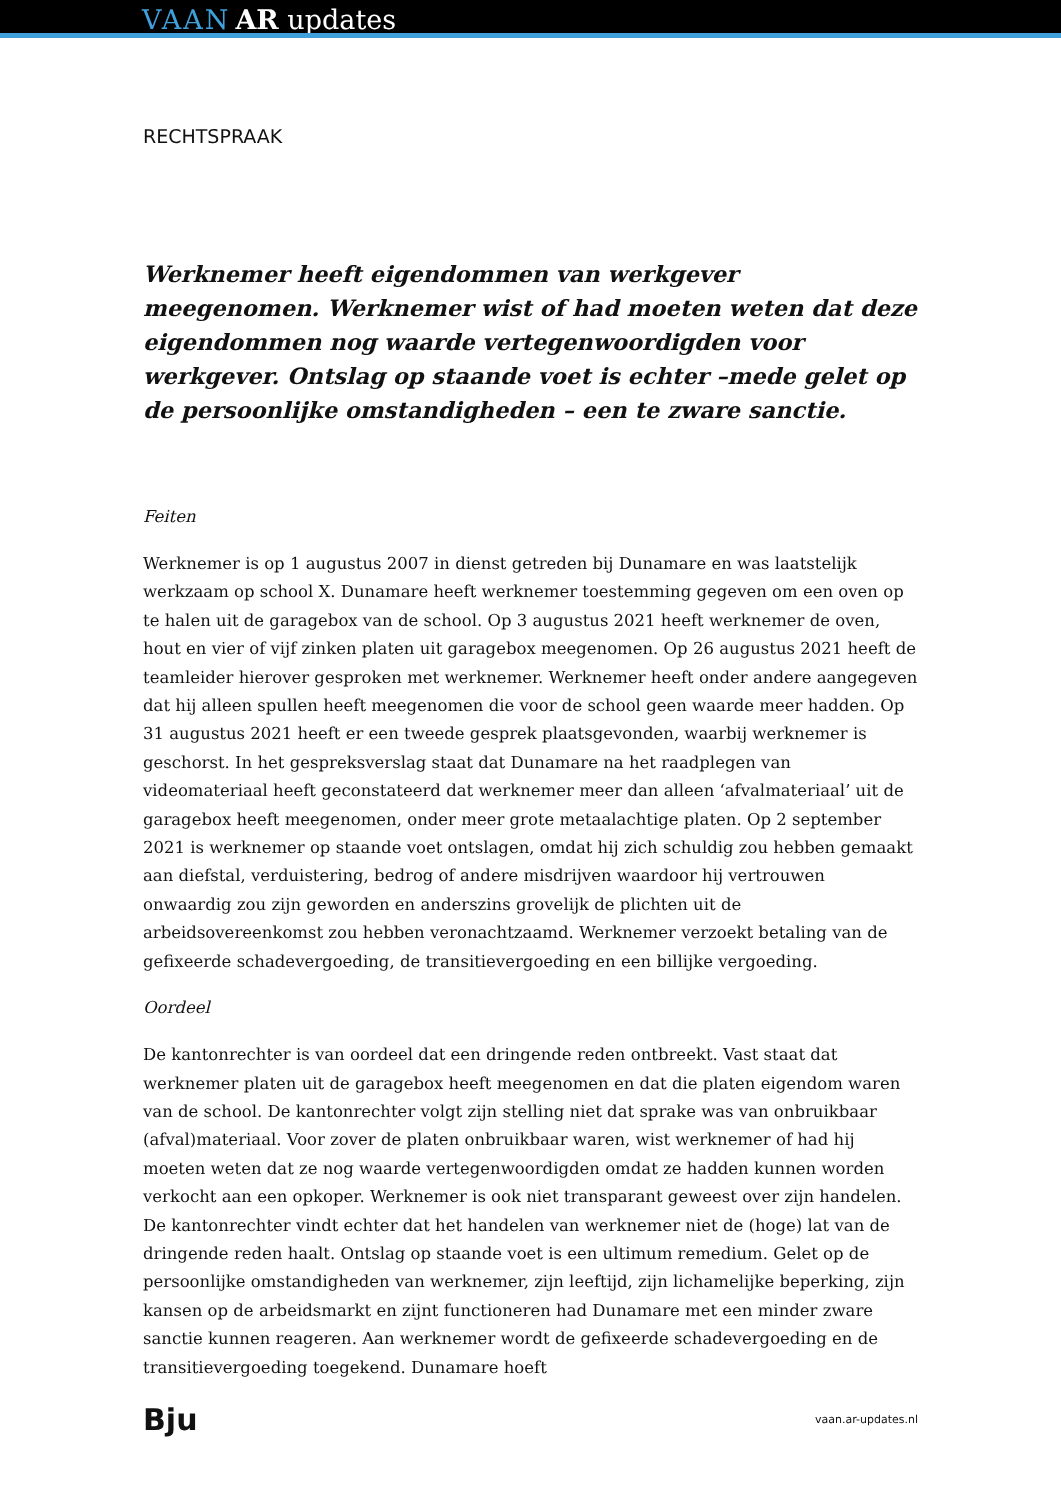VAAN AR updates
RECHTSPRAAK
Werknemer heeft eigendommen van werkgever meegenomen. Werknemer wist of had moeten weten dat deze eigendommen nog waarde vertegenwoordigden voor werkgever. Ontslag op staande voet is echter –mede gelet op de persoonlijke omstandigheden – een te zware sanctie.
Feiten
Werknemer is op 1 augustus 2007 in dienst getreden bij Dunamare en was laatstelijk werkzaam op school X. Dunamare heeft werknemer toestemming gegeven om een oven op te halen uit de garagebox van de school. Op 3 augustus 2021 heeft werknemer de oven, hout en vier of vijf zinken platen uit garagebox meegenomen. Op 26 augustus 2021 heeft de teamleider hierover gesproken met werknemer. Werknemer heeft onder andere aangegeven dat hij alleen spullen heeft meegenomen die voor de school geen waarde meer hadden. Op 31 augustus 2021 heeft er een tweede gesprek plaatsgevonden, waarbij werknemer is geschorst. In het gespreksverslag staat dat Dunamare na het raadplegen van videomateriaal heeft geconstateerd dat werknemer meer dan alleen ‘afvalmateriaal’ uit de garagebox heeft meegenomen, onder meer grote metaalachtige platen. Op 2 september 2021 is werknemer op staande voet ontslagen, omdat hij zich schuldig zou hebben gemaakt aan diefstal, verduistering, bedrog of andere misdrijven waardoor hij vertrouwen onwaardig zou zijn geworden en anderszins grovelijk de plichten uit de arbeidsovereenkomst zou hebben veronachtzaamd. Werknemer verzoekt betaling van de gefixeerde schadevergoeding, de transitievergoeding en een billijke vergoeding.
Oordeel
De kantonrechter is van oordeel dat een dringende reden ontbreekt. Vast staat dat werknemer platen uit de garagebox heeft meegenomen en dat die platen eigendom waren van de school. De kantonrechter volgt zijn stelling niet dat sprake was van onbruikbaar (afval)materiaal. Voor zover de platen onbruikbaar waren, wist werknemer of had hij moeten weten dat ze nog waarde vertegenwoordigden omdat ze hadden kunnen worden verkocht aan een opkoper. Werknemer is ook niet transparant geweest over zijn handelen. De kantonrechter vindt echter dat het handelen van werknemer niet de (hoge) lat van de dringende reden haalt. Ontslag op staande voet is een ultimum remedium. Gelet op de persoonlijke omstandigheden van werknemer, zijn leeftijd, zijn lichamelijke beperking, zijn kansen op de arbeidsmarkt en zijnt functioneren had Dunamare met een minder zware sanctie kunnen reageren. Aan werknemer wordt de gefixeerde schadevergoeding en de transitievergoeding toegekend. Dunamare hoeft
Bju vaan.ar-updates.nl